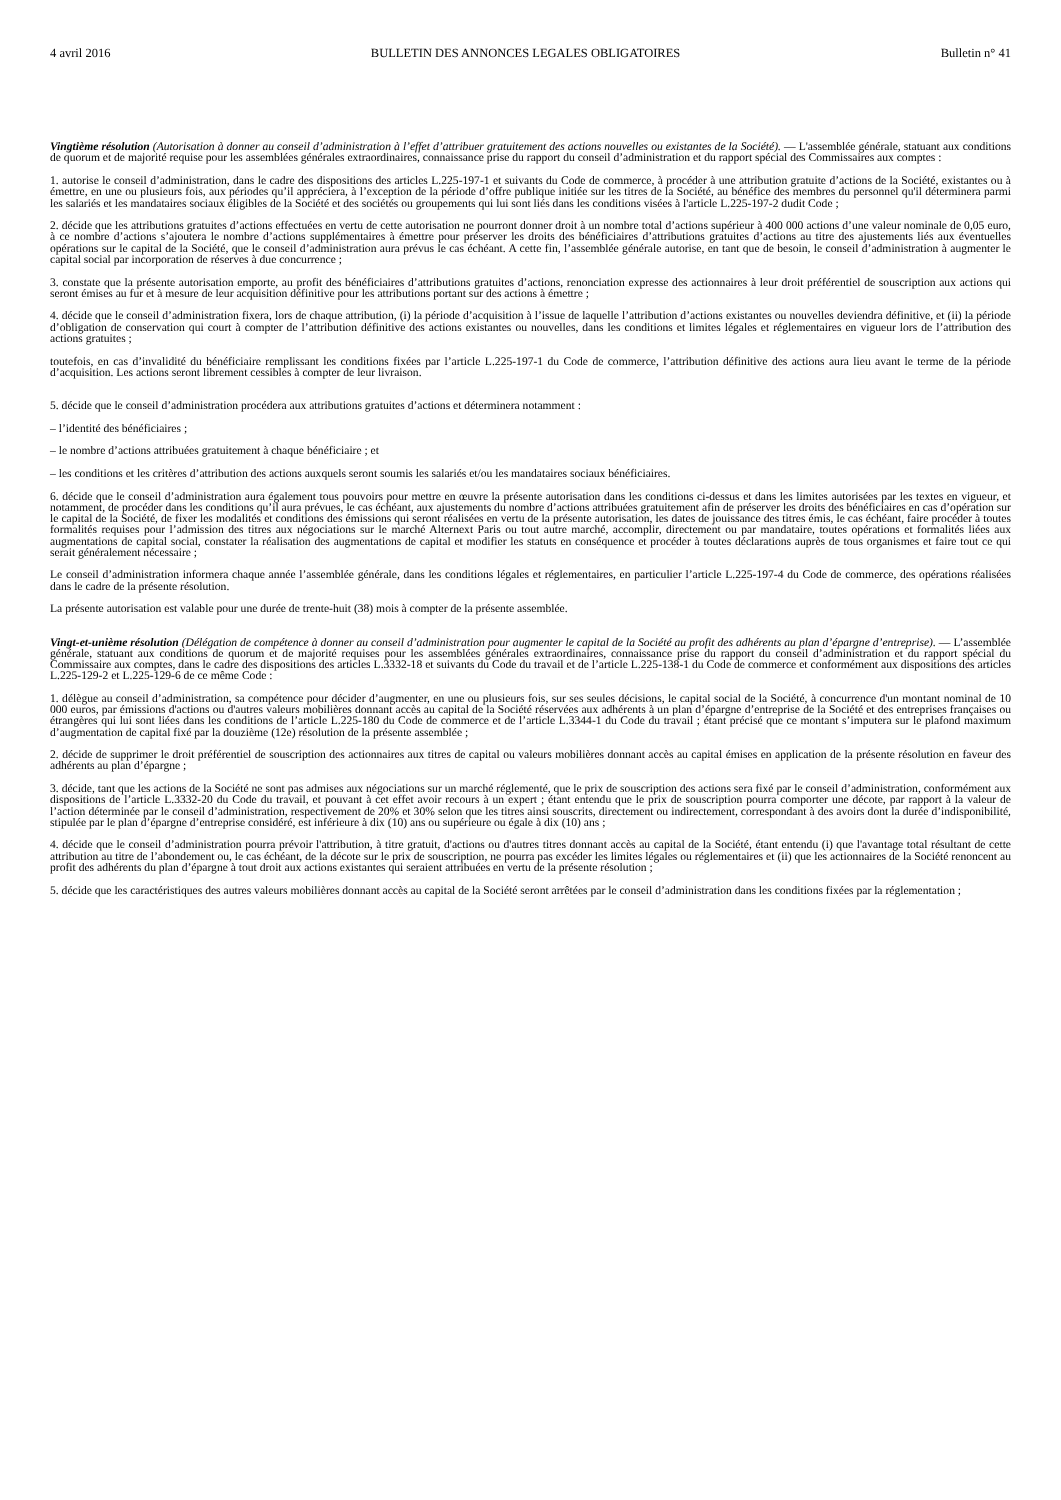4 avril 2016 BULLETIN DES ANNONCES LEGALES OBLIGATOIRES Bulletin n° 41
Vingtième résolution (Autorisation à donner au conseil d’administration à l’effet d’attribuer gratuitement des actions nouvelles ou existantes de la Société). — L'assemblée générale, statuant aux conditions de quorum et de majorité requise pour les assemblées générales extraordinaires, connaissance prise du rapport du conseil d’administration et du rapport spécial des Commissaires aux comptes :
1. autorise le conseil d’administration, dans le cadre des dispositions des articles L.225-197-1 et suivants du Code de commerce, à procéder à une attribution gratuite d’actions de la Société, existantes ou à émettre, en une ou plusieurs fois, aux périodes qu’il appréciera, à l’exception de la période d’offre publique initiée sur les titres de la Société, au bénéfice des membres du personnel qu'il déterminera parmi les salariés et les mandataires sociaux éligibles de la Société et des sociétés ou groupements qui lui sont liés dans les conditions visées à l'article L.225-197-2 dudit Code ;
2. décide que les attributions gratuites d’actions effectuées en vertu de cette autorisation ne pourront donner droit à un nombre total d’actions supérieur à 400 000 actions d’une valeur nominale de 0,05 euro, à ce nombre d’actions s’ajoutera le nombre d’actions supplémentaires à émettre pour préserver les droits des bénéficiaires d’attributions gratuites d’actions au titre des ajustements liés aux éventuelles opérations sur le capital de la Société, que le conseil d’administration aura prévus le cas échéant. A cette fin, l’assemblée générale autorise, en tant que de besoin, le conseil d’administration à augmenter le capital social par incorporation de réserves à due concurrence ;
3. constate que la présente autorisation emporte, au profit des bénéficiaires d’attributions gratuites d’actions, renonciation expresse des actionnaires à leur droit préférentiel de souscription aux actions qui seront émises au fur et à mesure de leur acquisition définitive pour les attributions portant sur des actions à émettre ;
4. décide que le conseil d’administration fixera, lors de chaque attribution, (i) la période d’acquisition à l’issue de laquelle l’attribution d’actions existantes ou nouvelles deviendra définitive, et (ii) la période d’obligation de conservation qui court à compter de l’attribution définitive des actions existantes ou nouvelles, dans les conditions et limites légales et réglementaires en vigueur lors de l’attribution des actions gratuites ;
toutefois, en cas d’invalidité du bénéficiaire remplissant les conditions fixées par l’article L.225-197-1 du Code de commerce, l’attribution définitive des actions aura lieu avant le terme de la période d’acquisition. Les actions seront librement cessibles à compter de leur livraison.
5. décide que le conseil d’administration procédera aux attributions gratuites d’actions et déterminera notamment :
– l’identité des bénéficiaires ;
– le nombre d’actions attribuées gratuitement à chaque bénéficiaire ; et
– les conditions et les critères d’attribution des actions auxquels seront soumis les salariés et/ou les mandataires sociaux bénéficiaires.
6. décide que le conseil d’administration aura également tous pouvoirs pour mettre en œuvre la présente autorisation dans les conditions ci-dessus et dans les limites autorisées par les textes en vigueur, et notamment, de procéder dans les conditions qu’il aura prévues, le cas échéant, aux ajustements du nombre d’actions attribuées gratuitement afin de préserver les droits des bénéficiaires en cas d’opération sur le capital de la Société, de fixer les modalités et conditions des émissions qui seront réalisées en vertu de la présente autorisation, les dates de jouissance des titres émis, le cas échéant, faire procéder à toutes formalités requises pour l’admission des titres aux négociations sur le marché Alternext Paris ou tout autre marché, accomplir, directement ou par mandataire, toutes opérations et formalités liées aux augmentations de capital social, constater la réalisation des augmentations de capital et modifier les statuts en conséquence et procéder à toutes déclarations auprès de tous organismes et faire tout ce qui serait généralement nécessaire ;
Le conseil d’administration informera chaque année l’assemblée générale, dans les conditions légales et réglementaires, en particulier l’article L.225-197-4 du Code de commerce, des opérations réalisées dans le cadre de la présente résolution.
La présente autorisation est valable pour une durée de trente-huit (38) mois à compter de la présente assemblée.
Vingt-et-unième résolution (Délégation de compétence à donner au conseil d’administration pour augmenter le capital de la Société au profit des adhérents au plan d’épargne d’entreprise). — L’assemblée générale, statuant aux conditions de quorum et de majorité requises pour les assemblées générales extraordinaires, connaissance prise du rapport du conseil d’administration et du rapport spécial du Commissaire aux comptes, dans le cadre des dispositions des articles L.3332-18 et suivants du Code du travail et de l’article L.225-138-1 du Code de commerce et conformément aux dispositions des articles L.225-129-2 et L.225-129-6 de ce même Code :
1. délègue au conseil d’administration, sa compétence pour décider d’augmenter, en une ou plusieurs fois, sur ses seules décisions, le capital social de la Société, à concurrence d'un montant nominal de 10 000 euros, par émissions d'actions ou d'autres valeurs mobilières donnant accès au capital de la Société réservées aux adhérents à un plan d’épargne d’entreprise de la Société et des entreprises françaises ou étrangères qui lui sont liées dans les conditions de l’article L.225-180 du Code de commerce et de l’article L.3344-1 du Code du travail ; étant précisé que ce montant s’imputera sur le plafond maximum d’augmentation de capital fixé par la douzième (12e) résolution de la présente assemblée ;
2. décide de supprimer le droit préférentiel de souscription des actionnaires aux titres de capital ou valeurs mobilières donnant accès au capital émises en application de la présente résolution en faveur des adhérents au plan d’épargne ;
3. décide, tant que les actions de la Société ne sont pas admises aux négociations sur un marché réglementé, que le prix de souscription des actions sera fixé par le conseil d’administration, conformément aux dispositions de l’article L.3332-20 du Code du travail, et pouvant à cet effet avoir recours à un expert ; étant entendu que le prix de souscription pourra comporter une décote, par rapport à la valeur de l’action déterminée par le conseil d’administration, respectivement de 20% et 30% selon que les titres ainsi souscrits, directement ou indirectement, correspondant à des avoirs dont la durée d’indisponibilité, stipulée par le plan d’épargne d’entreprise considéré, est inférieure à dix (10) ans ou supérieure ou égale à dix (10) ans ;
4. décide que le conseil d’administration pourra prévoir l'attribution, à titre gratuit, d'actions ou d'autres titres donnant accès au capital de la Société, étant entendu (i) que l'avantage total résultant de cette attribution au titre de l’abondement ou, le cas échéant, de la décote sur le prix de souscription, ne pourra pas excéder les limites légales ou réglementaires et (ii) que les actionnaires de la Société renoncent au profit des adhérents du plan d’épargne à tout droit aux actions existantes qui seraient attribuées en vertu de la présente résolution ;
5. décide que les caractéristiques des autres valeurs mobilières donnant accès au capital de la Société seront arrêtées par le conseil d’administration dans les conditions fixées par la réglementation ;